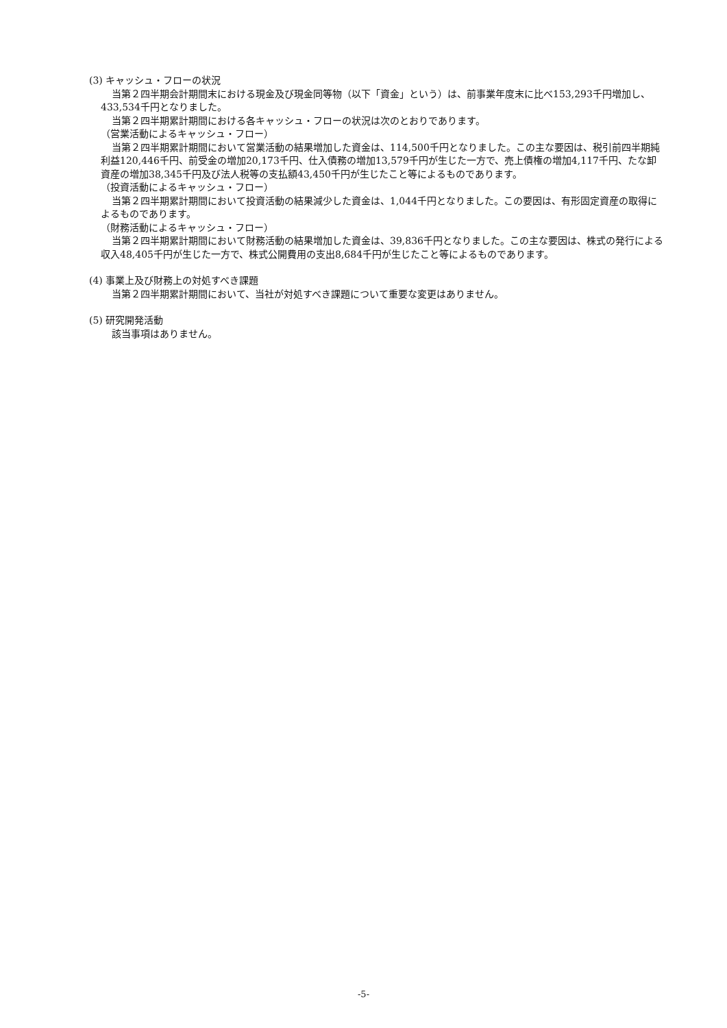(3) キャッシュ・フローの状況
当第２四半期会計期間末における現金及び現金同等物（以下「資金」という）は、前事業年度末に比べ153,293千円増加し、433,534千円となりました。
当第２四半期累計期間における各キャッシュ・フローの状況は次のとおりであります。
（営業活動によるキャッシュ・フロー）
当第２四半期累計期間において営業活動の結果増加した資金は、114,500千円となりました。この主な要因は、税引前四半期純利益120,446千円、前受金の増加20,173千円、仕入債務の増加13,579千円が生じた一方で、売上債権の増加4,117千円、たな卸資産の増加38,345千円及び法人税等の支払額43,450千円が生じたこと等によるものであります。
（投資活動によるキャッシュ・フロー）
当第２四半期累計期間において投資活動の結果減少した資金は、1,044千円となりました。この要因は、有形固定資産の取得によるものであります。
（財務活動によるキャッシュ・フロー）
当第２四半期累計期間において財務活動の結果増加した資金は、39,836千円となりました。この主な要因は、株式の発行による収入48,405千円が生じた一方で、株式公開費用の支出8,684千円が生じたこと等によるものであります。
(4) 事業上及び財務上の対処すべき課題
当第２四半期累計期間において、当社が対処すべき課題について重要な変更はありません。
(5) 研究開発活動
該当事項はありません。
-5-